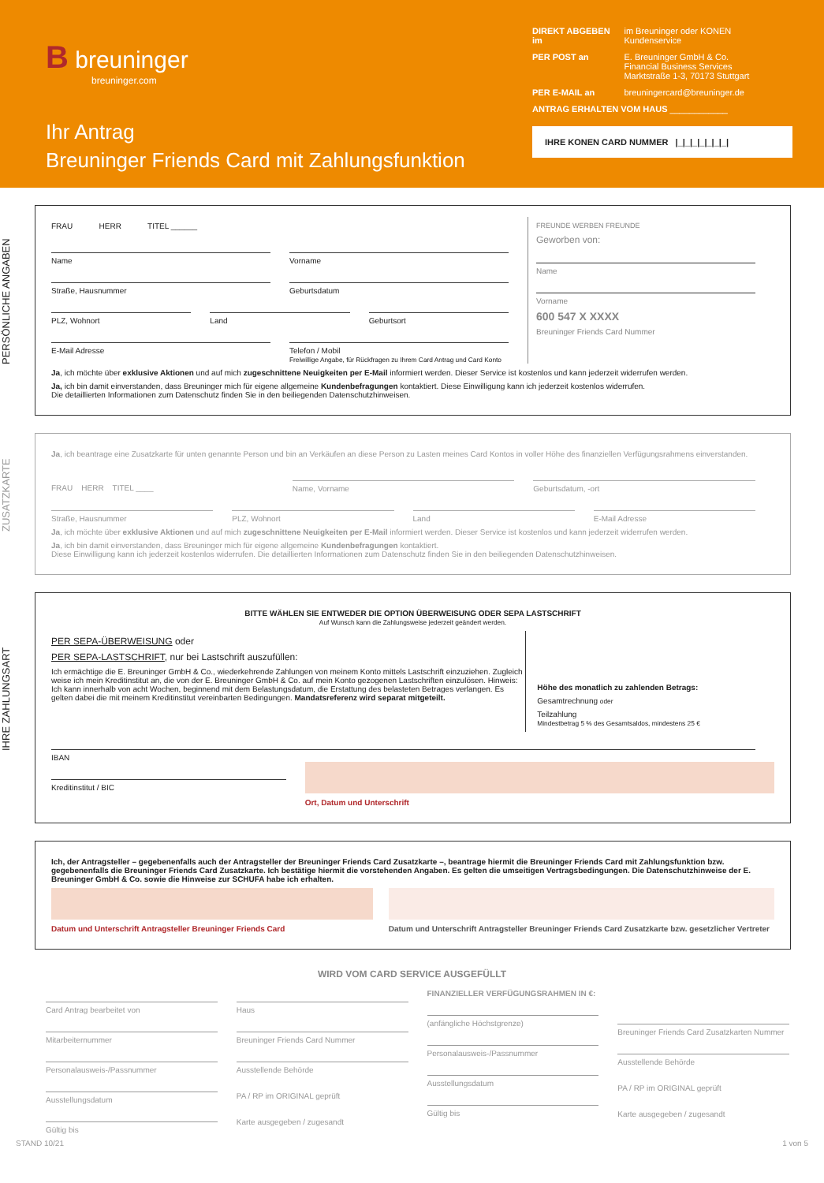B breuninger
breuninger.com
Ihr Antrag
Breuninger Friends Card mit Zahlungsfunktion
| DIREKT ABGEBEN im | im Breuninger oder KONEN Kundenservice |
| PER POST an | E. Breuninger GmbH & Co. Financial Business Services Marktstraße 1-3, 70173 Stuttgart |
| PER E-MAIL an | breuningercard@breuninger.de |
| ANTRAG ERHALTEN VOM HAUS ____________ | |
IHRE KONEN CARD NUMMER |_|_|_|_|_|_|_|
PERSÖNLICHE ANGABEN
FRAU HERR TITEL ______
Name Vorname
Straße, Hausnummer Geburtsdatum
PLZ, Wohnort Land Geburtsort
E-Mail Adresse Telefon / Mobil
Freiwillige Angabe, für Rückfragen zu Ihrem Card Antrag und Card Konto
FREUNDE WERBEN FREUNDE
Geworben von:
Name
Vorname
600 547 X XXXX
Breuninger Friends Card Nummer
Ja, ich möchte über exklusive Aktionen und auf mich zugeschnittene Neuigkeiten per E-Mail informiert werden. Dieser Service ist kostenlos und kann jederzeit widerrufen werden.
Ja, ich bin damit einverstanden, dass Breuninger mich für eigene allgemeine Kundenbefragungen kontaktiert. Diese Einwilligung kann ich jederzeit kostenlos widerrufen.
Die detaillierten Informationen zum Datenschutz finden Sie in den beiliegenden Datenschutzhinweisen.
ZUSATZKARTE
Ja, ich beantrage eine Zusatzkarte für unten genannte Person und bin an Verkäufen an diese Person zu Lasten meines Card Kontos in voller Höhe des finanziellen Verfügungsrahmens einverstanden.
FRAU HERR TITEL ____ Name, Vorname Geburtsdatum, -ort
Straße, Hausnummer PLZ, Wohnort Land E-Mail Adresse
Ja, ich möchte über exklusive Aktionen und auf mich zugeschnittene Neuigkeiten per E-Mail informiert werden. Dieser Service ist kostenlos und kann jederzeit widerrufen werden.
Ja, ich bin damit einverstanden, dass Breuninger mich für eigene allgemeine Kundenbefragungen kontaktiert.
Diese Einwilligung kann ich jederzeit kostenlos widerrufen. Die detaillierten Informationen zum Datenschutz finden Sie in den beiliegenden Datenschutzhinweisen.
IHRE ZAHLUNGSART
BITTE WÄHLEN SIE ENTWEDER DIE OPTION ÜBERWEISUNG ODER SEPA LASTSCHRIFT
Auf Wunsch kann die Zahlungsweise jederzeit geändert werden.
PER SEPA-ÜBERWEISUNG oder
PER SEPA-LASTSCHRIFT, nur bei Lastschrift auszufüllen:
Ich ermächtige die E. Breuninger GmbH & Co., wiederkehrende Zahlungen von meinem Konto mittels Lastschrift einzuziehen. Zugleich weise ich mein Kreditinstitut an, die von der E. Breuninger GmbH & Co. auf mein Konto gezogenen Lastschriften einzulösen. Hinweis: Ich kann innerhalb von acht Wochen, beginnend mit dem Belastungsdatum, die Erstattung des belasteten Betrages verlangen. Es gelten dabei die mit meinem Kreditinstitut vereinbarten Bedingungen. Mandatsreferenz wird separat mitgeteilt.
Höhe des monatlich zu zahlenden Betrags:
Gesamtrechnung oder
Teilzahlung
Mindestbetrag 5 % des Gesamtsaldos, mindestens 25 €
IBAN
Kreditinstitut / BIC
Ort, Datum und Unterschrift
Ich, der Antragsteller – gegebenenfalls auch der Antragsteller der Breuninger Friends Card Zusatzkarte –, beantrage hiermit die Breuninger Friends Card mit Zahlungsfunktion bzw. gegebenenfalls die Breuninger Friends Card Zusatzkarte. Ich bestätige hiermit die vorstehenden Angaben. Es gelten die umseitigen Vertragsbedingungen. Die Datenschutzhinweise der E. Breuninger GmbH & Co. sowie die Hinweise zur SCHUFA habe ich erhalten.
Datum und Unterschrift Antragsteller Breuninger Friends Card
Datum und Unterschrift Antragsteller Breuninger Friends Card Zusatzkarte bzw. gesetzlicher Vertreter
WIRD VOM CARD SERVICE AUSGEFÜLLT
Card Antrag bearbeitet von
Mitarbeiternummer
Personalausweis-/Passnummer
Ausstellungsdatum
Gültig bis
Haus
Breuninger Friends Card Nummer
Ausstellende Behörde
PA / RP im ORIGINAL geprüft
Karte ausgegeben / zugesandt
FINANZIELLER VERFÜGUNGSRAHMEN IN €:
(anfängliche Höchstgrenze)
Personalausweis-/Passnummer
Ausstellungsdatum
Gültig bis
Breuninger Friends Card Zusatzkarten Nummer
Ausstellende Behörde
PA / RP im ORIGINAL geprüft
Karte ausgegeben / zugesandt
STAND 10/21 1 von 5